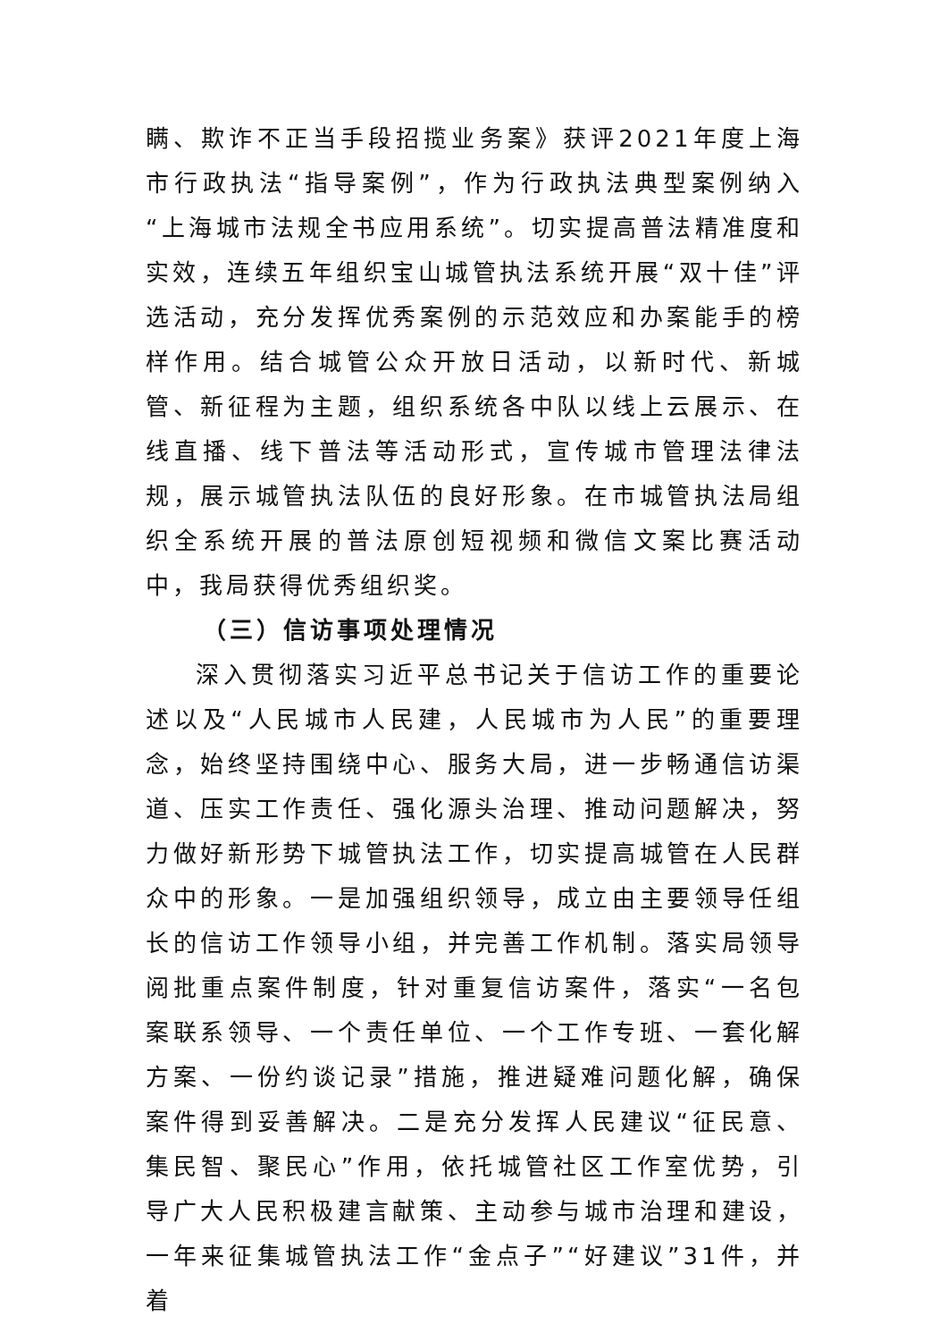瞒、欺诈不正当手段招揽业务案》获评2021年度上海市行政执法“指导案例”，作为行政执法典型案例纳入“上海城市法规全书应用系统”。切实提高普法精准度和实效，连续五年组织宝山城管执法系统开展“双十佳”评选活动，充分发挥优秀案例的示范效应和办案能手的榜样作用。结合城管公众开放日活动，以新时代、新城管、新征程为主题，组织系统各中队以线上云展示、在线直播、线下普法等活动形式，宣传城市管理法律法规，展示城管执法队伍的良好形象。在市城管执法局组织全系统开展的普法原创短视频和微信文案比赛活动中，我局获得优秀组织奖。
（三）信访事项处理情况
深入贯彻落实习近平总书记关于信访工作的重要论述以及“人民城市人民建，人民城市为人民”的重要理念，始终坚持围绕中心、服务大局，进一步畅通信访渠道、压实工作责任、强化源头治理、推动问题解决，努力做好新形势下城管执法工作，切实提高城管在人民群众中的形象。一是加强组织领导，成立由主要领导任组长的信访工作领导小组，并完善工作机制。落实局领导阅批重点案件制度，针对重复信访案件，落实“一名包案联系领导、一个责任单位、一个工作专班、一套化解方案、一份约谈记录”措施，推进疑难问题化解，确保案件得到妥善解决。二是充分发挥人民建议“征民意、集民智、聚民心”作用，依托城管社区工作室优势，引导广大人民积极建言献策、主动参与城市治理和建设，一年来征集城管执法工作“金点子”“好建议”31件，并着